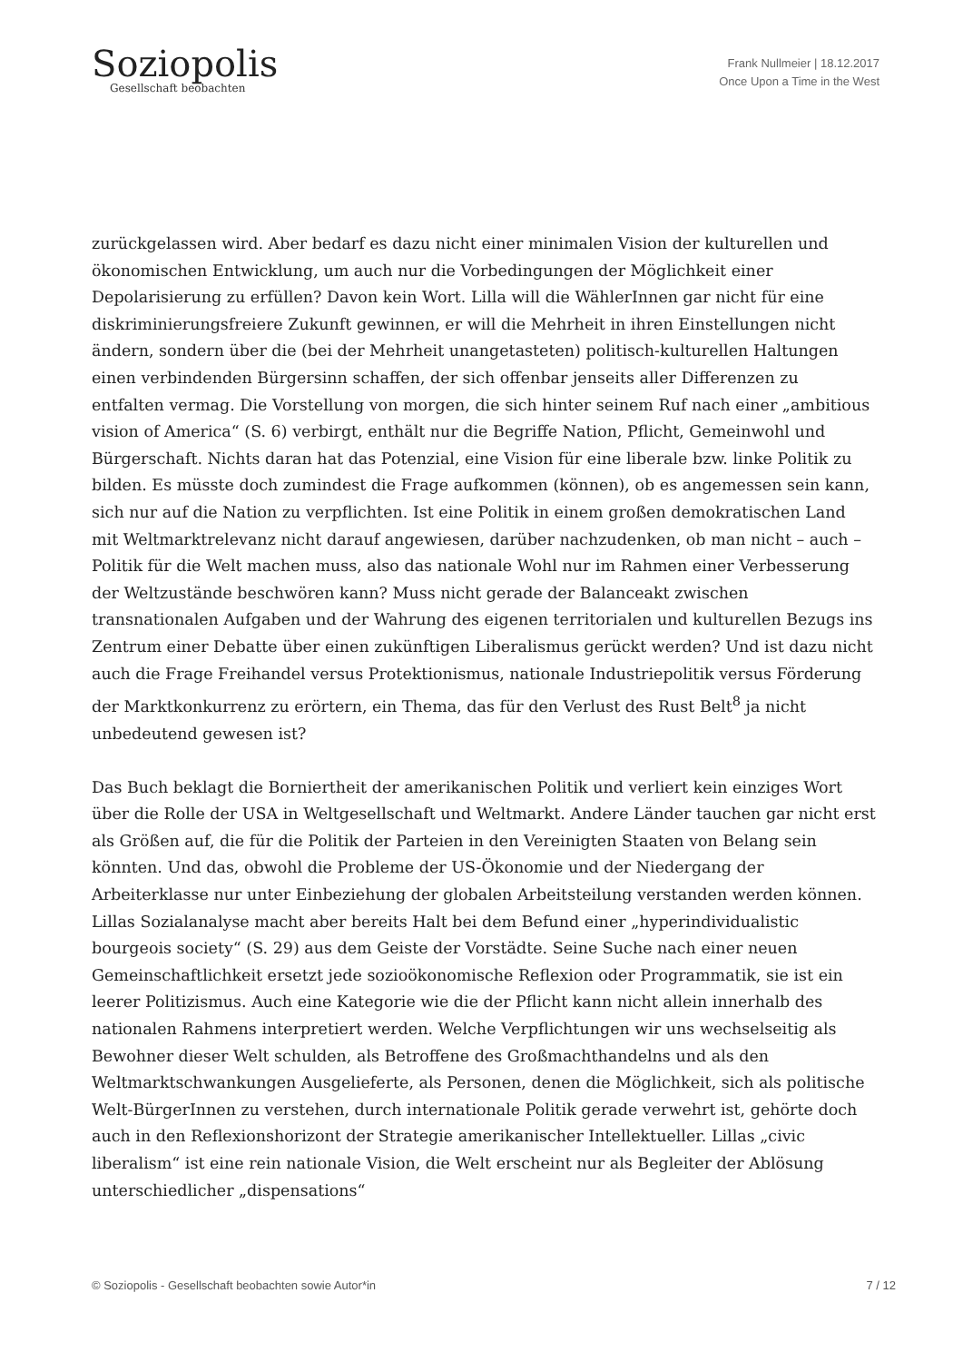Soziopolis
Gesellschaft beobachten
Frank Nullmeier | 18.12.2017
Once Upon a Time in the West
zurückgelassen wird. Aber bedarf es dazu nicht einer minimalen Vision der kulturellen und ökonomischen Entwicklung, um auch nur die Vorbedingungen der Möglichkeit einer Depolarisierung zu erfüllen? Davon kein Wort. Lilla will die WählerInnen gar nicht für eine diskriminierungsfreiere Zukunft gewinnen, er will die Mehrheit in ihren Einstellungen nicht ändern, sondern über die (bei der Mehrheit unangetasteten) politisch-kulturellen Haltungen einen verbindenden Bürgersinn schaffen, der sich offenbar jenseits aller Differenzen zu entfalten vermag. Die Vorstellung von morgen, die sich hinter seinem Ruf nach einer „ambitious vision of America“ (S. 6) verbirgt, enthält nur die Begriffe Nation, Pflicht, Gemeinwohl und Bürgerschaft. Nichts daran hat das Potenzial, eine Vision für eine liberale bzw. linke Politik zu bilden. Es müsste doch zumindest die Frage aufkommen (können), ob es angemessen sein kann, sich nur auf die Nation zu verpflichten. Ist eine Politik in einem großen demokratischen Land mit Weltmarktrelevanz nicht darauf angewiesen, darüber nachzudenken, ob man nicht – auch – Politik für die Welt machen muss, also das nationale Wohl nur im Rahmen einer Verbesserung der Weltzustände beschwören kann? Muss nicht gerade der Balanceakt zwischen transnationalen Aufgaben und der Wahrung des eigenen territorialen und kulturellen Bezugs ins Zentrum einer Debatte über einen zukünftigen Liberalismus gerückt werden? Und ist dazu nicht auch die Frage Freihandel versus Protektionismus, nationale Industriepolitik versus Förderung der Marktkonkurrenz zu erörtern, ein Thema, das für den Verlust des Rust Belt<sup>8</sup> ja nicht unbedeutend gewesen ist?
Das Buch beklagt die Borniertheit der amerikanischen Politik und verliert kein einziges Wort über die Rolle der USA in Weltgesellschaft und Weltmarkt. Andere Länder tauchen gar nicht erst als Größen auf, die für die Politik der Parteien in den Vereinigten Staaten von Belang sein könnten. Und das, obwohl die Probleme der US-Ökonomie und der Niedergang der Arbeiterklasse nur unter Einbeziehung der globalen Arbeitsteilung verstanden werden können. Lillas Sozialanalyse macht aber bereits Halt bei dem Befund einer „hyperindividualistic bourgeois society“ (S. 29) aus dem Geiste der Vorstädte. Seine Suche nach einer neuen Gemeinschaftlichkeit ersetzt jede sozioökonomische Reflexion oder Programmatik, sie ist ein leerer Politizismus. Auch eine Kategorie wie die der Pflicht kann nicht allein innerhalb des nationalen Rahmens interpretiert werden. Welche Verpflichtungen wir uns wechselseitig als Bewohner dieser Welt schulden, als Betroffene des Großmachthandelns und als den Weltmarktschwankungen Ausgelieferte, als Personen, denen die Möglichkeit, sich als politische Welt-BürgerInnen zu verstehen, durch internationale Politik gerade verwehrt ist, gehörte doch auch in den Reflexionshorizont der Strategie amerikanischer Intellektueller. Lillas „civic liberalism“ ist eine rein nationale Vision, die Welt erscheint nur als Begleiter der Ablösung unterschiedlicher „dispensations“
© Soziopolis - Gesellschaft beobachten sowie Autor*in 7 / 12